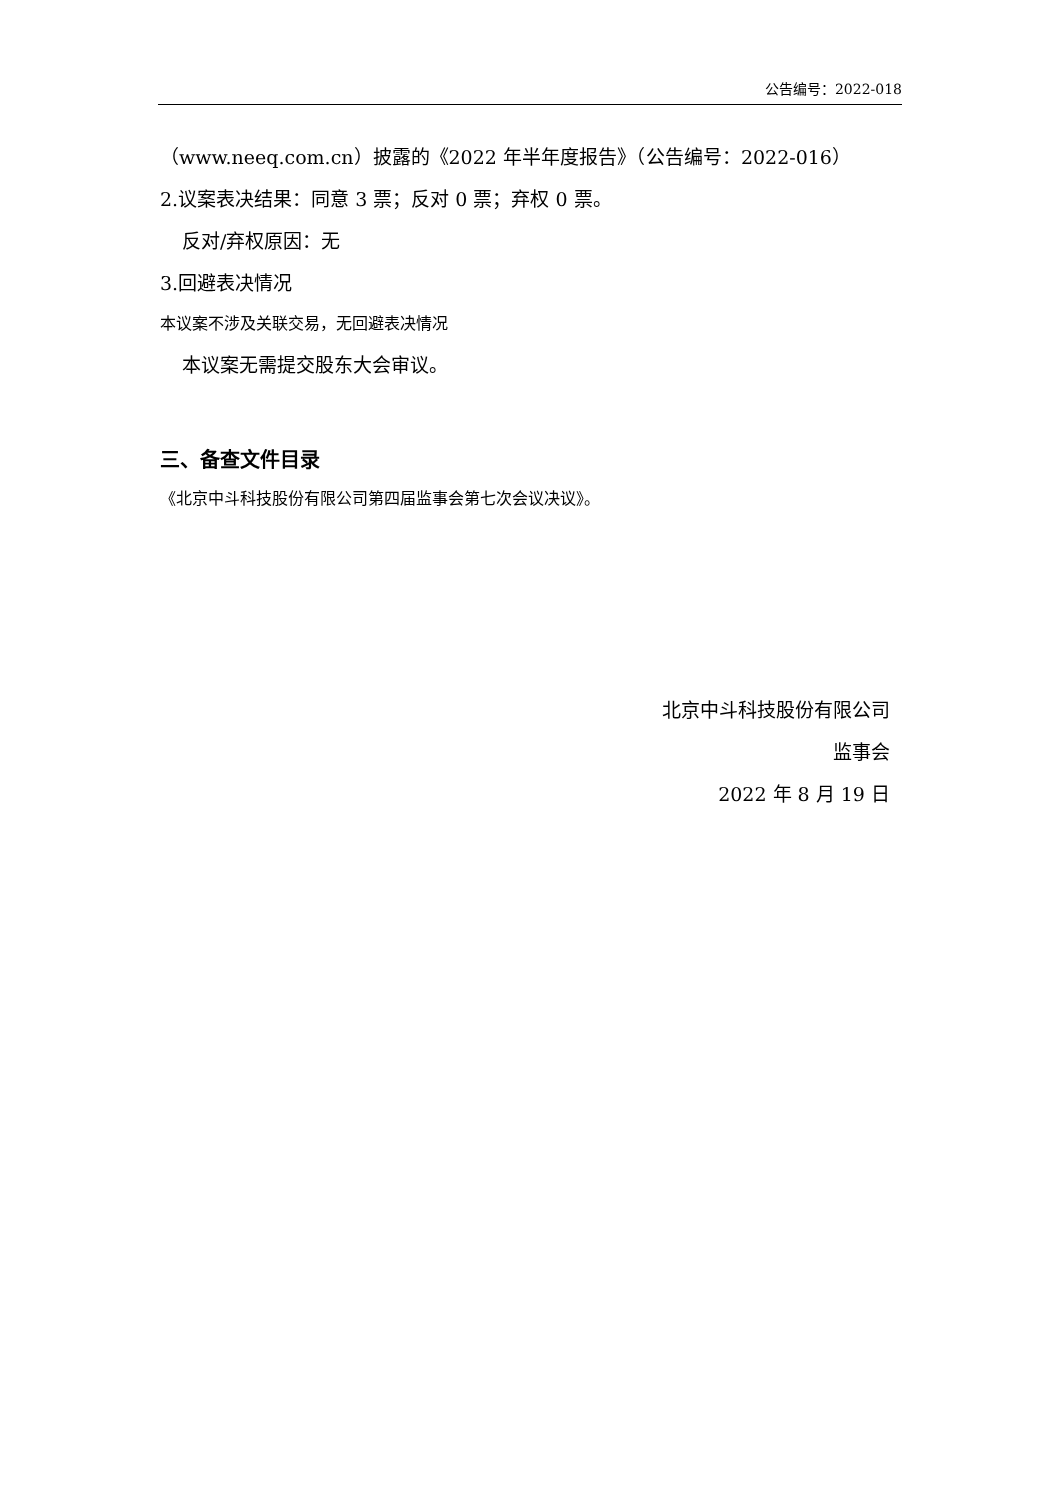公告编号：2022-018
（www.neeq.com.cn）披露的《2022 年半年度报告》（公告编号：2022-016）
2.议案表决结果：同意 3 票；反对 0 票；弃权 0 票。
反对/弃权原因：无
3.回避表决情况
本议案不涉及关联交易，无回避表决情况
本议案无需提交股东大会审议。
三、备查文件目录
《北京中斗科技股份有限公司第四届监事会第七次会议决议》。
北京中斗科技股份有限公司
监事会
2022 年 8 月 19 日